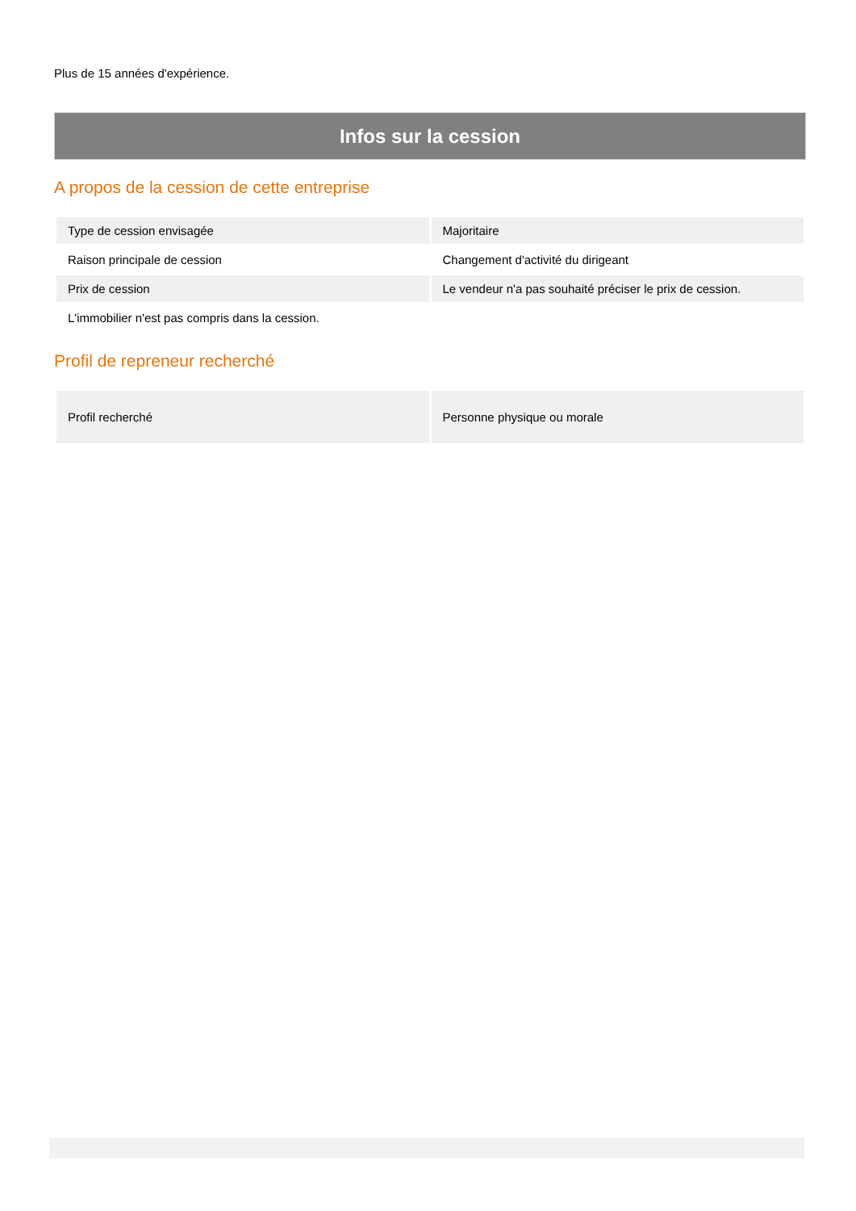Plus de 15 années d'expérience.
Infos sur la cession
A propos de la cession de cette entreprise
| Type de cession envisagée | Majoritaire |
| Raison principale de cession | Changement d'activité du dirigeant |
| Prix de cession | Le vendeur n'a pas souhaité préciser le prix de cession. |
| L'immobilier n'est pas compris dans la cession. | |
Profil de repreneur recherché
| Profil recherché | Personne physique ou morale |